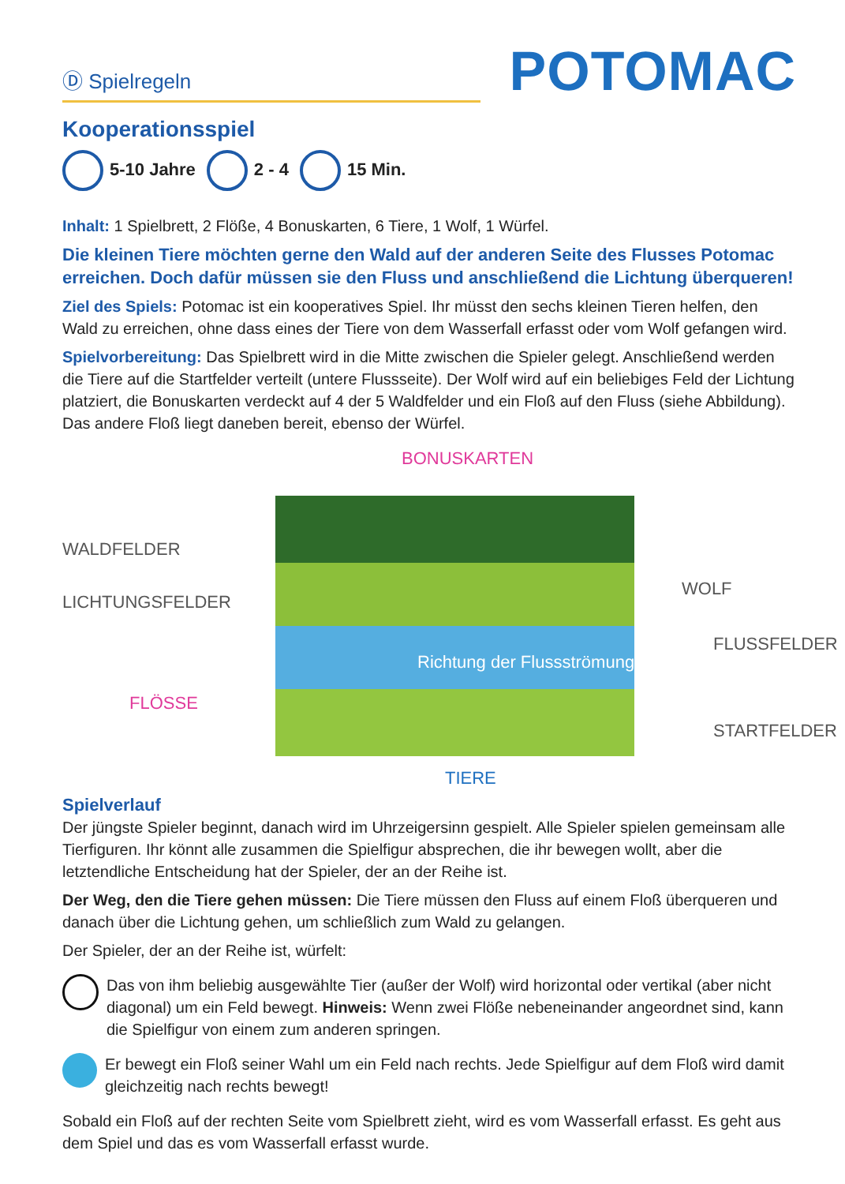Ⓓ Spielregeln
POTOMAC
Kooperationsspiel
5-10 Jahre 2 - 4 15 Min.
Inhalt: 1 Spielbrett, 2 Flöße, 4 Bonuskarten, 6 Tiere, 1 Wolf, 1 Würfel.
Die kleinen Tiere möchten gerne den Wald auf der anderen Seite des Flusses Potomac erreichen. Doch dafür müssen sie den Fluss und anschließend die Lichtung überqueren!
Ziel des Spiels: Potomac ist ein kooperatives Spiel. Ihr müsst den sechs kleinen Tieren helfen, den Wald zu erreichen, ohne dass eines der Tiere von dem Wasserfall erfasst oder vom Wolf gefangen wird.
Spielvorbereitung: Das Spielbrett wird in die Mitte zwischen die Spieler gelegt. Anschließend werden die Tiere auf die Startfelder verteilt (untere Flussseite). Der Wolf wird auf ein beliebiges Feld der Lichtung platziert, die Bonuskarten verdeckt auf 4 der 5 Waldfelder und ein Floß auf den Fluss (siehe Abbildung). Das andere Floß liegt daneben bereit, ebenso der Würfel.
BONUSKARTEN
WALDFELDER
LICHTUNGSFELDER
WOLF
FLUSSFELDER
Richtung der Flussströmung
FLÖSSE
STARTFELDER
TIERE
Spielverlauf
Der jüngste Spieler beginnt, danach wird im Uhrzeigersinn gespielt. Alle Spieler spielen gemeinsam alle Tierfiguren. Ihr könnt alle zusammen die Spielfigur absprechen, die ihr bewegen wollt, aber die letztendliche Entscheidung hat der Spieler, der an der Reihe ist.
Der Weg, den die Tiere gehen müssen: Die Tiere müssen den Fluss auf einem Floß überqueren und danach über die Lichtung gehen, um schließlich zum Wald zu gelangen.
Der Spieler, der an der Reihe ist, würfelt:
Das von ihm beliebig ausgewählte Tier (außer der Wolf) wird horizontal oder vertikal (aber nicht diagonal) um ein Feld bewegt. Hinweis: Wenn zwei Flöße nebeneinander angeordnet sind, kann die Spielfigur von einem zum anderen springen.
Er bewegt ein Floß seiner Wahl um ein Feld nach rechts. Jede Spielfigur auf dem Floß wird damit gleichzeitig nach rechts bewegt!
Sobald ein Floß auf der rechten Seite vom Spielbrett zieht, wird es vom Wasserfall erfasst. Es geht aus dem Spiel und das es vom Wasserfall erfasst wurde.